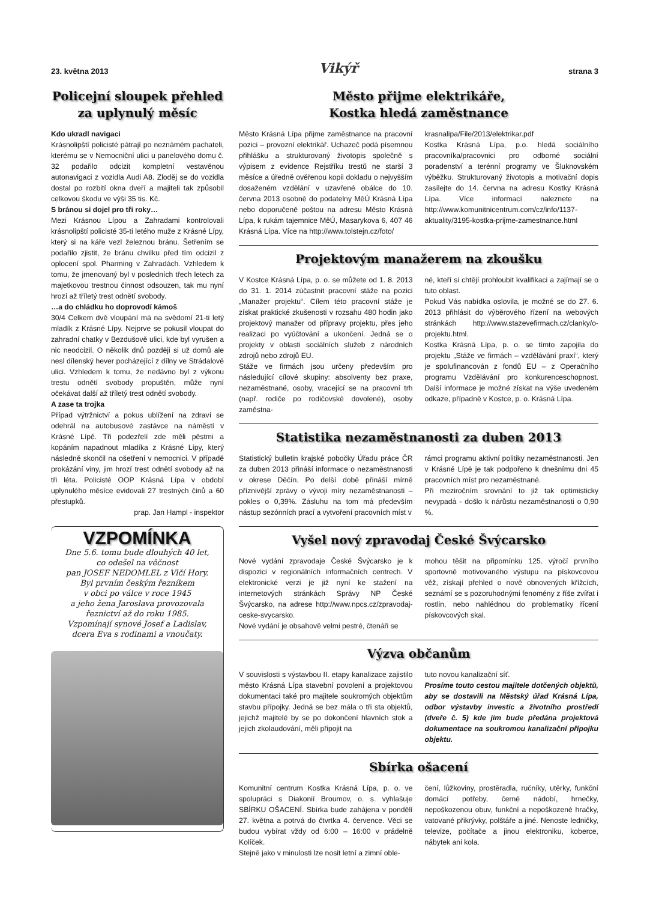23. května 2013 Vikýř strana 3
Policejní sloupek přehled za uplynulý měsíc
Kdo ukradl navigaci
Krásnolipští policisté pátrají po neznámém pachateli, kterému se v Nemocniční ulici u panelového domu č. 32 podařilo odcizit kompletní vestavěnou autonavigaci z vozidla Audi A8. Zloděj se do vozidla dostal po rozbití okna dveří a majiteli tak způsobil celkovou škodu ve výši 35 tis. Kč.
S bránou si dojel pro tři roky…
Mezi Krásnou Lípou a Zahradami kontrolovali krásnolipští policisté 35-ti letého muže z Krásné Lípy, který si na káře vezl železnou bránu. Šetřením se podařilo zjistit, že bránu chvilku před tím odcizil z oplocení spol. Pharming v Zahradách. Vzhledem k tomu, že jmenovaný byl v posledních třech letech za majetkovou trestnou činnost odsouzen, tak mu nyní hrozí až tříletý trest odnětí svobody.
…a do chládku ho doprovodí kámoš
30/4 Celkem dvě vloupání má na svědomí 21-ti letý mladík z Krásné Lípy. Nejprve se pokusil vloupat do zahradní chatky v Bezdušově ulici, kde byl vyrušen a nic neodcizil. O několik dnů později si už domů ale nesl dílenský hever pocházející z dílny ve Strádalově ulici. Vzhledem k tomu, že nedávno byl z výkonu trestu odnětí svobody propuštěn, může nyní očekávat další až tříletý trest odnětí svobody.
A zase ta trojka
Případ výtržnictví a pokus ublížení na zdraví se odehrál na autobusové zastávce na náměstí v Krásné Lípě. Tři podezřelí zde měli pěstmi a kopáním napadnout mladíka z Krásné Lípy, který následně skončil na ošetření v nemocnici. V případě prokázání viny, jim hrozí trest odnětí svobody až na tři léta. Policisté OOP Krásná Lípa v období uplynulého měsíce evidovali 27 trestných činů a 60 přestupků.
prap. Jan Hampl - inspektor
VZPOMÍNKA
Dne 5.6. tomu bude dlouhých 40 let,
co odešel na věčnost
pan JOSEF NEDOMLEL z Vlčí Hory.
Byl prvním českým řezníkem
v obci po válce v roce 1945
a jeho žena Jaroslava provozovala
řeznictví až do roku 1985.
Vzpomínají synové Josef a Ladislav,
dcera Eva s rodinami a vnoučaty.
Město přijme elektrikáře,
Kostka hledá zaměstnance
Město Krásná Lípa přijme zaměstnance na pracovní pozici – provozní elektrikář. Uchazeč podá písemnou přihlášku a strukturovaný životopis společně s výpisem z evidence Rejstříku trestů ne starší 3 měsíce a úředně ověřenou kopii dokladu o nejvyšším dosaženém vzdělání v uzavřené obálce do 10. června 2013 osobně do podatelny MěÚ Krásná Lípa nebo doporučeně poštou na adresu Město Krásná Lípa, k rukám tajemnice MěÚ, Masarykova 6, 407 46 Krásná Lípa. Více na http://www.tolstejn.cz/foto/
krasnalipa/File/2013/elektrikar.pdf
Kostka Krásná Lípa, p.o. hledá sociálního pracovníka/pracovnici pro odborné sociální poradenství a terénní programy ve Šluknovském výběžku. Strukturovaný životopis a motivační dopis zasílejte do 14. června na adresu Kostky Krásná Lípa. Více informací naleznete na http://www.komunitnicentrum.com/cz/info/1137-aktuality/3195-kostka-prijme-zamestnance.html
Projektovým manažerem na zkoušku
V Kostce Krásná Lípa, p. o. se můžete od 1. 8. 2013 do 31. 1. 2014 zúčastnit pracovní stáže na pozici „Manažer projektu“. Cílem této pracovní stáže je získat praktické zkušenosti v rozsahu 480 hodin jako projektový manažer od přípravy projektu, přes jeho realizaci po vyúčtování a ukončení. Jedná se o projekty v oblasti sociálních služeb z národních zdrojů nebo zdrojů EU.
Stáže ve firmách jsou určeny především pro následující cílové skupiny: absolventy bez praxe, nezaměstnané, osoby, vracející se na pracovní trh (např. rodiče po rodičovské dovolené), osoby zaměstna-
né, kteří si chtějí prohloubit kvalifikaci a zajímají se o tuto oblast.
Pokud Vás nabídka oslovila, je možné se do 27. 6. 2013 přihlásit do výběrového řízení na webových stránkách http://www.stazevefirmach.cz/clanky/o-projektu.html.
Kostka Krásná Lípa, p. o. se tímto zapojila do projektu „Stáže ve firmách – vzdělávání praxí“, který je spolufinancován z fondů EU – z Operačního programu Vzdělávání pro konkurenceschopnost. Další informace je možné získat na výše uvedeném odkaze, případně v Kostce, p. o. Krásná Lípa.
Statistika nezaměstnanosti za duben 2013
Statistický bulletin krajské pobočky Úřadu práce ČR za duben 2013 přináší informace o nezaměstnanosti v okrese Děčín. Po delší době přináší mírně příznivější zprávy o vývoji míry nezaměstnanosti – pokles o 0,39%. Zásluhu na tom má především nástup sezónních prací a vytvoření pracovních míst v
rámci programu aktivní politiky nezaměstnanosti. Jen v Krásné Lípě je tak podpořeno k dnešnímu dni 45 pracovních míst pro nezaměstnané.
Při meziročním srovnání to již tak optimisticky nevypadá - došlo k nárůstu nezaměstnanosti o 0,90 %.
Vyšel nový zpravodaj České Švýcarsko
Nové vydání zpravodaje České Švýcarsko je k dispozici v regionálních informačních centrech. V elektronické verzi je již nyní ke stažení na internetových stránkách Správy NP České Švýcarsko, na adrese http://www.npcs.cz/zpravodaj-ceske-svycarsko.
Nové vydání je obsahově velmi pestré, čtenáři se
mohou těšit na připomínku 125. výročí prvního sportovně motivovaného výstupu na pískovcovou věž, získají přehled o nově obnovených křížcích, seznámí se s pozoruhodnými fenomény z říše zvířat i rostlin, nebo nahlédnou do problematiky řícení pískovcových skal.
Výzva občanům
V souvislosti s výstavbou II. etapy kanalizace zajistilo město Krásná Lípa stavební povolení a projektovou dokumentaci také pro majitele soukromých objektům stavbu přípojky. Jedná se bez mála o tři sta objektů, jejichž majitelé by se po dokončení hlavních stok a jejich zkolaudování, měli připojit na
tuto novou kanalizační síť.
Prosíme touto cestou majitele dotčených objektů, aby se dostavili na Městský úřad Krásná Lípa, odbor výstavby investic a životního prostředí (dveře č. 5) kde jim bude předána projektová dokumentace na soukromou kanalizační přípojku objektu.
Sbírka ošacení
Komunitní centrum Kostka Krásná Lípa, p. o. ve spolupráci s Diakonií Broumov, o. s. vyhlašuje SBÍRKU OŠACENÍ. Sbírka bude zahájena v pondělí 27. května a potrvá do čtvrtka 4. července. Věci se budou vybírat vždy od 6:00 – 16:00 v prádelně Kolíček.
Stejně jako v minulosti lze nosit letní a zimní oble-
čení, lůžkoviny, prostěradla, ručníky, utěrky, funkční domácí potřeby, černé nádobí, hrnečky, nepoškozenou obuv, funkční a nepoškozené hračky, vatované přikrývky, polštáře a jiné. Nenoste ledničky, televize, počítače a jinou elektroniku, koberce, nábytek ani kola.